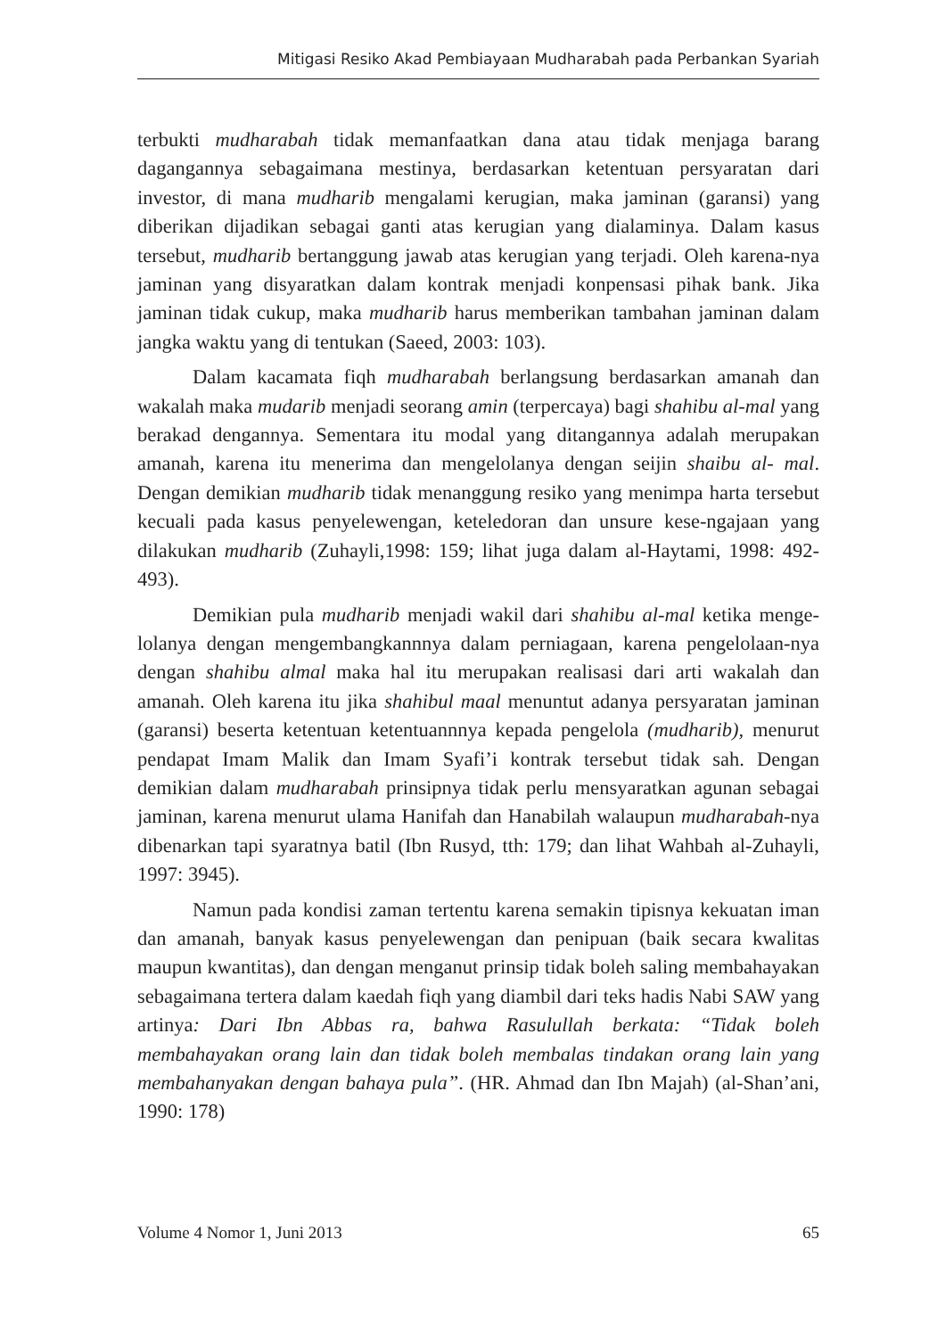Mitigasi Resiko Akad Pembiayaan Mudharabah pada Perbankan Syariah
terbukti mudharabah tidak memanfaatkan dana atau tidak menjaga barang dagangannya sebagaimana mestinya, berdasarkan ketentuan persyaratan dari investor, di mana mudharib mengalami kerugian, maka jaminan (garansi) yang diberikan dijadikan sebagai ganti atas kerugian yang dialaminya. Dalam kasus tersebut, mudharib bertanggung jawab atas kerugian yang terjadi. Oleh karena-nya jaminan yang disyaratkan dalam kontrak menjadi konpensasi pihak bank. Jika jaminan tidak cukup, maka mudharib harus memberikan tambahan jaminan dalam jangka waktu yang di tentukan (Saeed, 2003: 103).
Dalam kacamata fiqh mudharabah berlangsung berdasarkan amanah dan wakalah maka mudarib menjadi seorang amin (terpercaya) bagi shahibu al-mal yang berakad dengannya. Sementara itu modal yang ditangannya adalah merupakan amanah, karena itu menerima dan mengelolanya dengan seijin shaibu al- mal. Dengan demikian mudharib tidak menanggung resiko yang menimpa harta tersebut kecuali pada kasus penyelewengan, keteledoran dan unsure kese-ngajaan yang dilakukan mudharib (Zuhayli,1998: 159; lihat juga dalam al-Haytami, 1998: 492-493).
Demikian pula mudharib menjadi wakil dari shahibu al-mal ketika menge-lolanya dengan mengembangkannnya dalam perniagaan, karena pengelolaan-nya dengan shahibu almal maka hal itu merupakan realisasi dari arti wakalah dan amanah. Oleh karena itu jika shahibul maal menuntut adanya persyaratan jaminan (garansi) beserta ketentuan ketentuannnya kepada pengelola (mudharib), menurut pendapat Imam Malik dan Imam Syafi’i kontrak tersebut tidak sah. Dengan demikian dalam mudharabah prinsipnya tidak perlu mensyaratkan agunan sebagai jaminan, karena menurut ulama Hanifah dan Hanabilah walaupun mudharabah-nya dibenarkan tapi syaratnya batil (Ibn Rusyd, tth: 179; dan lihat Wahbah al-Zuhayli, 1997: 3945).
Namun pada kondisi zaman tertentu karena semakin tipisnya kekuatan iman dan amanah, banyak kasus penyelewengan dan penipuan (baik secara kwalitas maupun kwantitas), dan dengan menganut prinsip tidak boleh saling membahayakan sebagaimana tertera dalam kaedah fiqh yang diambil dari teks hadis Nabi SAW yang artinya: Dari Ibn Abbas ra, bahwa Rasulullah berkata: “Tidak boleh membahayakan orang lain dan tidak boleh membalas tindakan orang lain yang membahanyakan dengan bahaya pula”. (HR. Ahmad dan Ibn Majah) (al-Shan’ani, 1990: 178)
Volume 4 Nomor 1, Juni 2013 65